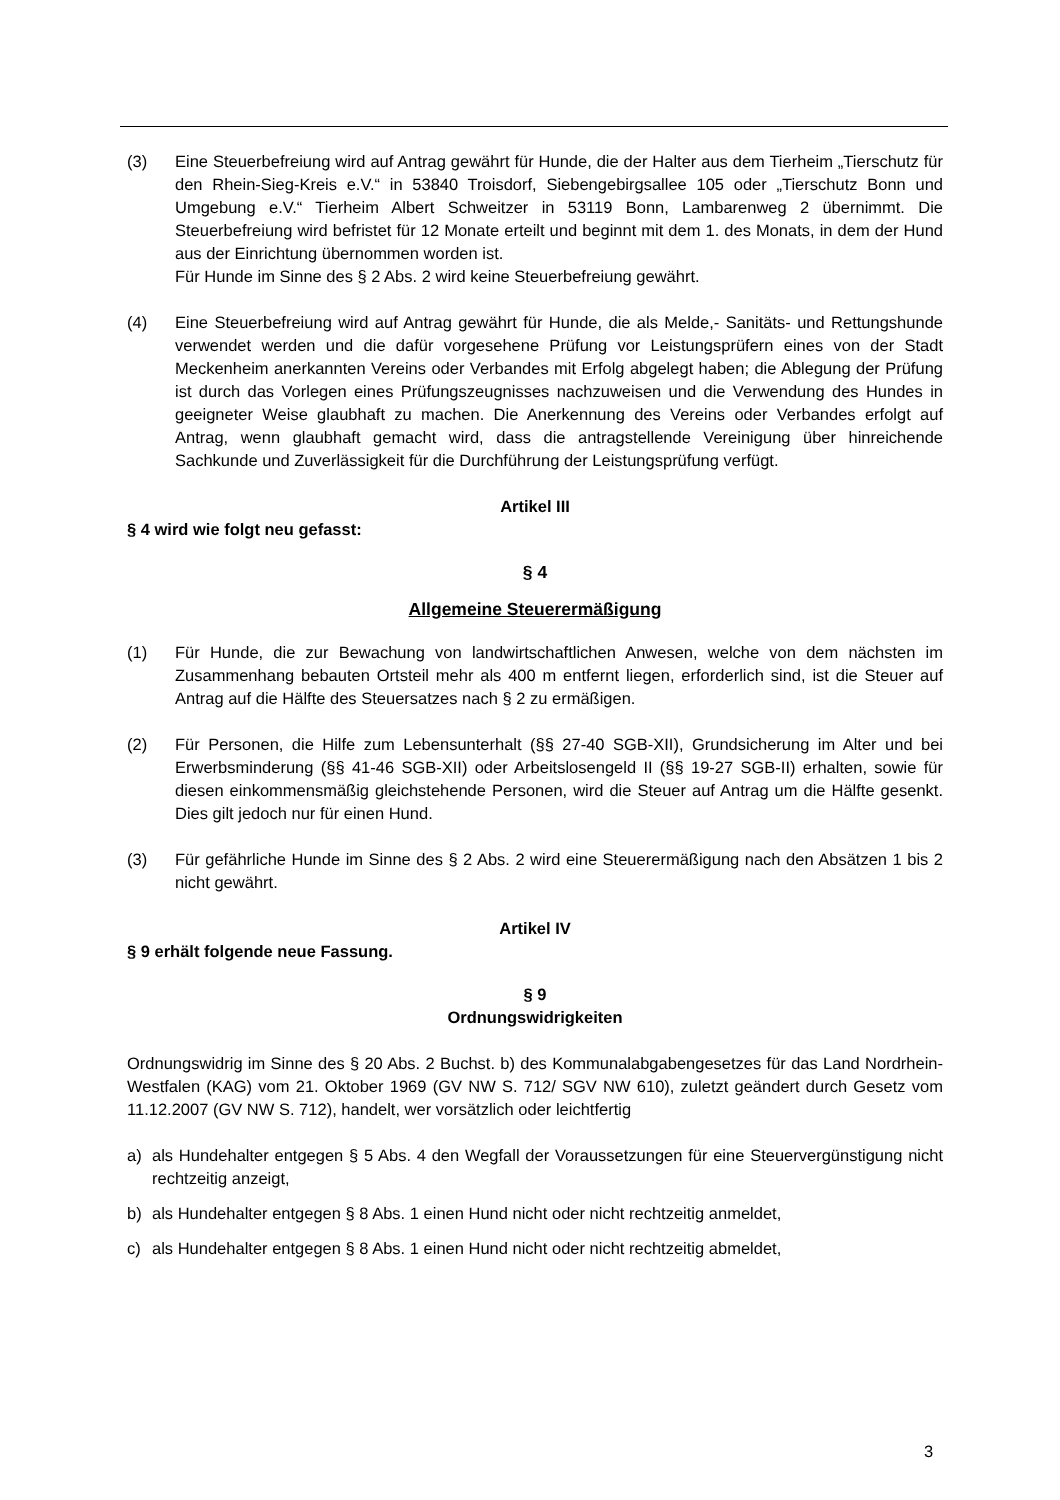(3) Eine Steuerbefreiung wird auf Antrag gewährt für Hunde, die der Halter aus dem Tierheim „Tierschutz für den Rhein-Sieg-Kreis e.V.“ in 53840 Troisdorf, Siebengebirgsallee 105 oder „Tierschutz Bonn und Umgebung e.V.“ Tierheim Albert Schweitzer in 53119 Bonn, Lambarenweg 2 übernimmt. Die Steuerbefreiung wird befristet für 12 Monate erteilt und beginnt mit dem 1. des Monats, in dem der Hund aus der Einrichtung übernommen worden ist.
Für Hunde im Sinne des § 2 Abs. 2 wird keine Steuerbefreiung gewährt.
(4) Eine Steuerbefreiung wird auf Antrag gewährt für Hunde, die als Melde,- Sanitäts- und Rettungshunde verwendet werden und die dafür vorgesehene Prüfung vor Leistungsprüfern eines von der Stadt Meckenheim anerkannten Vereins oder Verbandes mit Erfolg abgelegt haben; die Ablegung der Prüfung ist durch das Vorlegen eines Prüfungszeugnisses nachzuweisen und die Verwendung des Hundes in geeigneter Weise glaubhaft zu machen. Die Anerkennung des Vereins oder Verbandes erfolgt auf Antrag, wenn glaubhaft gemacht wird, dass die antragstellende Vereinigung über hinreichende Sachkunde und Zuverlässigkeit für die Durchführung der Leistungsprüfung verfügt.
Artikel III
§ 4 wird wie folgt neu gefasst:
§ 4
Allgemeine Steuerermäßigung
(1) Für Hunde, die zur Bewachung von landwirtschaftlichen Anwesen, welche von dem nächsten im Zusammenhang bebauten Ortsteil mehr als 400 m entfernt liegen, erforderlich sind, ist die Steuer auf Antrag auf die Hälfte des Steuersatzes nach § 2 zu ermäßigen.
(2) Für Personen, die Hilfe zum Lebensunterhalt (§§ 27-40 SGB-XII), Grundsicherung im Alter und bei Erwerbsminderung (§§ 41-46 SGB-XII) oder Arbeitslosengeld II (§§ 19-27 SGB-II) erhalten, sowie für diesen einkommensmäßig gleichstehende Personen, wird die Steuer auf Antrag um die Hälfte gesenkt. Dies gilt jedoch nur für einen Hund.
(3) Für gefährliche Hunde im Sinne des § 2 Abs. 2 wird eine Steuerermäßigung nach den Absätzen 1 bis 2 nicht gewährt.
Artikel IV
§ 9 erhält folgende neue Fassung.
§ 9
Ordnungswidrigkeiten
Ordnungswidrig im Sinne des § 20 Abs. 2 Buchst. b) des Kommunalabgabengesetzes für das Land Nordrhein-Westfalen (KAG) vom 21. Oktober 1969 (GV NW S. 712/ SGV NW 610), zuletzt geändert durch Gesetz vom 11.12.2007 (GV NW S. 712), handelt, wer vorsätzlich oder leichtfertig
a) als Hundehalter entgegen § 5 Abs. 4 den Wegfall der Voraussetzungen für eine Steuervergünstigung nicht rechtzeitig anzeigt,
b) als Hundehalter entgegen § 8 Abs. 1 einen Hund nicht oder nicht rechtzeitig anmeldet,
c) als Hundehalter entgegen § 8 Abs. 1 einen Hund nicht oder nicht rechtzeitig abmeldet,
3